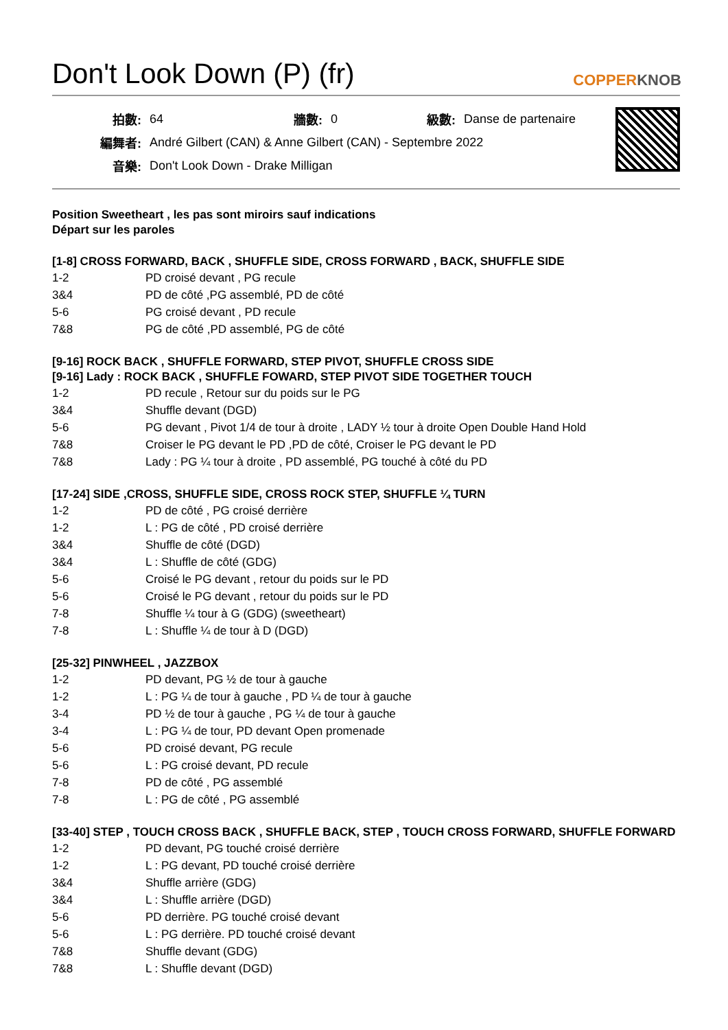Don't Look Down (P) (fr)
COPPERKNOB
| 拍數: | 64 | 牆數: | 0 | 級數: | Danse de partenaire |
| 編舞者: | André Gilbert (CAN) & Anne Gilbert (CAN) - Septembre 2022 | | | | |
| 音樂: | Don't Look Down - Drake Milligan | | | | |
Position Sweetheart , les pas sont miroirs sauf indications
Départ sur les paroles
[1-8] CROSS FORWARD, BACK , SHUFFLE SIDE, CROSS FORWARD , BACK, SHUFFLE SIDE
| 1-2 | PD croisé devant , PG recule |
| 3&4 | PD de côté ,PG assemblé, PD de côté |
| 5-6 | PG croisé devant , PD recule |
| 7&8 | PG de côté ,PD assemblé, PG de côté |
[9-16] ROCK BACK , SHUFFLE FORWARD, STEP PIVOT, SHUFFLE CROSS SIDE
[9-16] Lady : ROCK BACK , SHUFFLE FOWARD, STEP PIVOT SIDE TOGETHER TOUCH
| 1-2 | PD recule , Retour sur du poids sur le PG |
| 3&4 | Shuffle devant (DGD) |
| 5-6 | PG devant , Pivot 1/4 de tour à droite , LADY ½ tour à droite Open Double Hand Hold |
| 7&8 | Croiser le PG devant le PD ,PD de côté, Croiser le PG devant le PD |
| 7&8 | Lady : PG ¼ tour à droite , PD assemblé, PG touché à côté du PD |
[17-24] SIDE ,CROSS, SHUFFLE SIDE, CROSS ROCK STEP, SHUFFLE ¼ TURN
| 1-2 | PD de côté , PG croisé derrière |
| 1-2 | L : PG de côté , PD croisé derrière |
| 3&4 | Shuffle de côté (DGD) |
| 3&4 | L : Shuffle de côté (GDG) |
| 5-6 | Croisé le PG devant , retour du poids sur le PD |
| 5-6 | Croisé le PG devant , retour du poids sur le PD |
| 7-8 | Shuffle ¼ tour à G (GDG) (sweetheart) |
| 7-8 | L : Shuffle ¼ de tour à D (DGD) |
[25-32] PINWHEEL , JAZZBOX
| 1-2 | PD devant, PG ½ de tour à gauche |
| 1-2 | L : PG ¼ de tour à gauche , PD ¼ de tour à gauche |
| 3-4 | PD ½ de tour à gauche , PG ¼ de tour à gauche |
| 3-4 | L : PG ¼ de tour, PD devant Open promenade |
| 5-6 | PD croisé devant, PG recule |
| 5-6 | L : PG croisé devant, PD recule |
| 7-8 | PD de côté , PG assemblé |
| 7-8 | L : PG de côté , PG assemblé |
[33-40] STEP , TOUCH CROSS BACK , SHUFFLE BACK, STEP , TOUCH CROSS FORWARD, SHUFFLE FORWARD
| 1-2 | PD devant, PG touché croisé derrière |
| 1-2 | L : PG devant, PD touché croisé derrière |
| 3&4 | Shuffle arrière (GDG) |
| 3&4 | L : Shuffle arrière (DGD) |
| 5-6 | PD derrière. PG touché croisé devant |
| 5-6 | L : PG derrière. PD touché croisé devant |
| 7&8 | Shuffle devant (GDG) |
| 7&8 | L : Shuffle devant (DGD) |